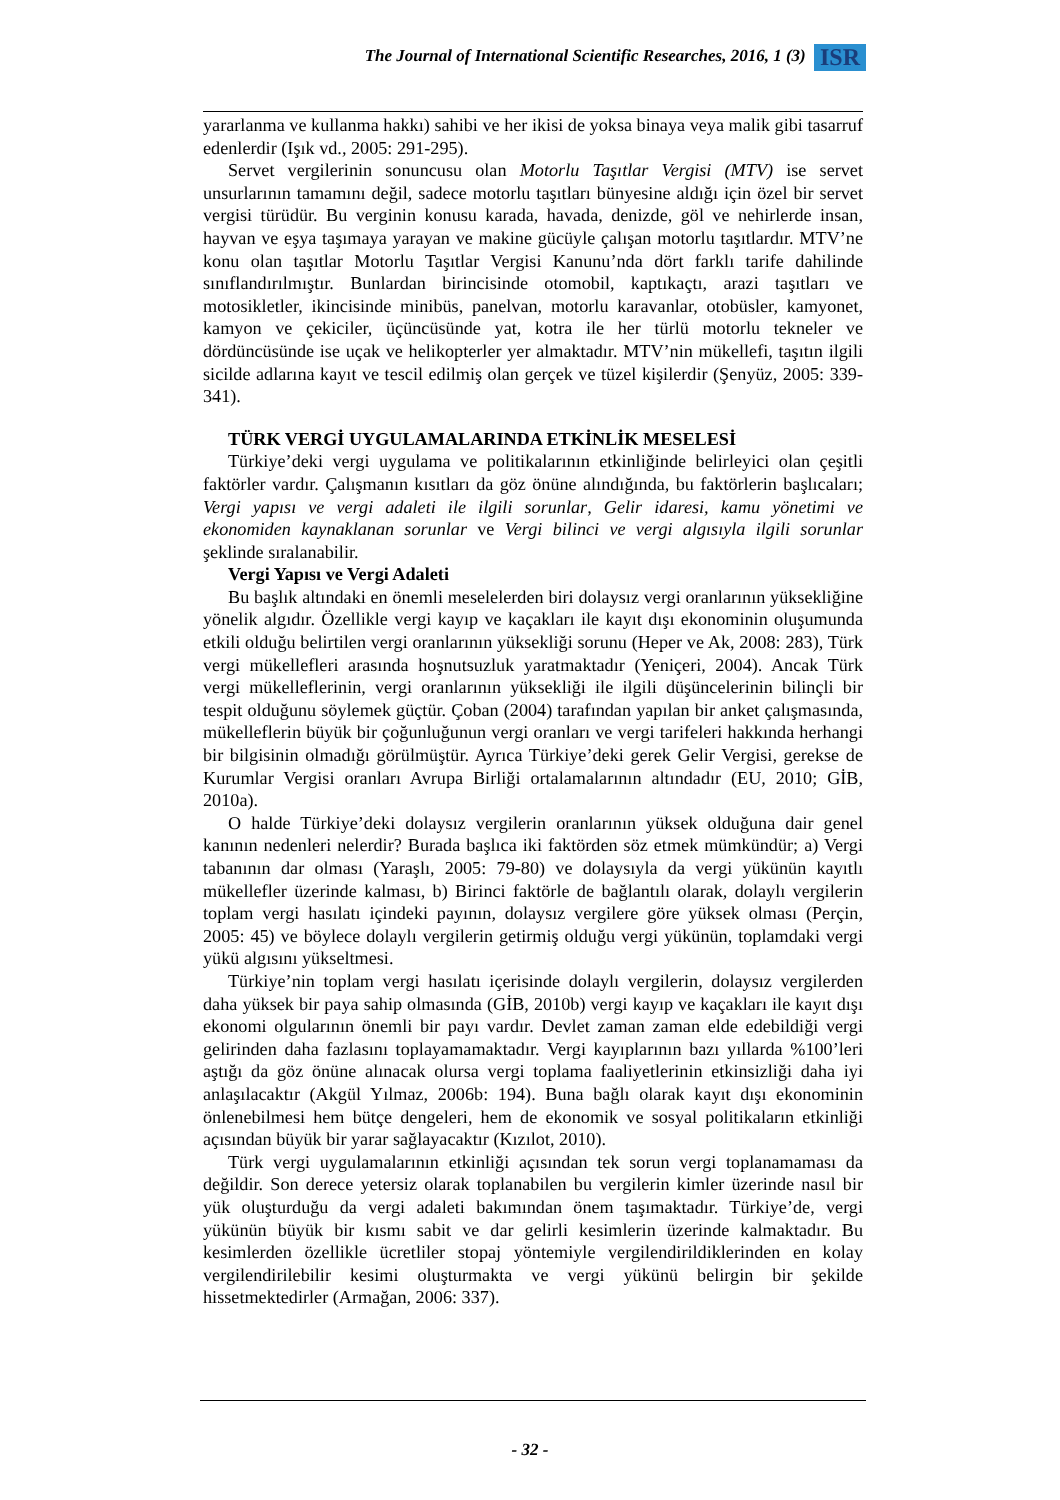The Journal of International Scientific Researches, 2016, 1 (3) ISR
yararlanma ve kullanma hakkı) sahibi ve her ikisi de yoksa binaya veya malik gibi tasarruf edenlerdir (Işık vd., 2005: 291-295).
Servet vergilerinin sonuncusu olan Motorlu Taşıtlar Vergisi (MTV) ise servet unsurlarının tamamını değil, sadece motorlu taşıtları bünyesine aldığı için özel bir servet vergisi türüdür. Bu verginin konusu karada, havada, denizde, göl ve nehirlerde insan, hayvan ve eşya taşımaya yarayan ve makine gücüyle çalışan motorlu taşıtlardır. MTV’ne konu olan taşıtlar Motorlu Taşıtlar Vergisi Kanunu’nda dört farklı tarife dahilinde sınıflandırılmıştır. Bunlardan birincisinde otomobil, kaptıkaçtı, arazi taşıtları ve motosikletler, ikincisinde minibüs, panelvan, motorlu karavanlar, otobüsler, kamyonet, kamyon ve çekiciler, üçüncüsünde yat, kotra ile her türlü motorlu tekneler ve dördüncüsünde ise uçak ve helikopterler yer almaktadır. MTV’nin mükellefi, taşıtın ilgili sicilde adlarına kayıt ve tescil edilmiş olan gerçek ve tüzel kişilerdir (Şenyüz, 2005: 339-341).
TÜRK VERGİ UYGULAMALARINDA ETKİNLİK MESELESİ
Türkiye’deki vergi uygulama ve politikalarının etkinliğinde belirleyici olan çeşitli faktörler vardır. Çalışmanın kısıtları da göz önüne alındığında, bu faktörlerin başlıcaları; Vergi yapısı ve vergi adaleti ile ilgili sorunlar, Gelir idaresi, kamu yönetimi ve ekonomiden kaynaklanan sorunlar ve Vergi bilinci ve vergi algısıyla ilgili sorunlar şeklinde sıralanabilir.
Vergi Yapısı ve Vergi Adaleti
Bu başlık altındaki en önemli meselelerden biri dolaysız vergi oranlarının yüksekliğine yönelik algıdır. Özellikle vergi kayıp ve kaçakları ile kayıt dışı ekonominin oluşumunda etkili olduğu belirtilen vergi oranlarının yüksekliği sorunu (Heper ve Ak, 2008: 283), Türk vergi mükellefleri arasında hoşnutsuzluk yaratmaktadır (Yeniçeri, 2004). Ancak Türk vergi mükelleflerinin, vergi oranlarının yüksekliği ile ilgili düşüncelerinin bilinçli bir tespit olduğunu söylemek güçtür. Çoban (2004) tarafından yapılan bir anket çalışmasında, mükelleflerin büyük bir çoğunluğunun vergi oranları ve vergi tarifeleri hakkında herhangi bir bilgisinin olmadığı görülmüştür. Ayrıca Türkiye’deki gerek Gelir Vergisi, gerekse de Kurumlar Vergisi oranları Avrupa Birliği ortalamalarının altındadır (EU, 2010; GİB, 2010a).
O halde Türkiye’deki dolaysız vergilerin oranlarının yüksek olduğuna dair genel kanının nedenleri nelerdir? Burada başlıca iki faktörden söz etmek mümkündür; a) Vergi tabanının dar olması (Yaraşlı, 2005: 79-80) ve dolaysıyla da vergi yükünün kayıtlı mükellefler üzerinde kalması, b) Birinci faktörle de bağlantılı olarak, dolaylı vergilerin toplam vergi hasılatı içindeki payının, dolaysız vergilere göre yüksek olması (Perçin, 2005: 45) ve böylece dolaylı vergilerin getirmiş olduğu vergi yükünün, toplamdaki vergi yükü algısını yükseltmesi.
Türkiye’nin toplam vergi hasılatı içerisinde dolaylı vergilerin, dolaysız vergilerden daha yüksek bir paya sahip olmasında (GİB, 2010b) vergi kayıp ve kaçakları ile kayıt dışı ekonomi olgularının önemli bir payı vardır. Devlet zaman zaman elde edebildiği vergi gelirinden daha fazlasını toplayamamaktadır. Vergi kayıplarının bazı yıllarda %100’leri aştığı da göz önüne alınacak olursa vergi toplama faaliyetlerinin etkinsizliği daha iyi anlaşılacaktır (Akgül Yılmaz, 2006b: 194). Buna bağlı olarak kayıt dışı ekonominin önlenebilmesi hem bütçe dengeleri, hem de ekonomik ve sosyal politikaların etkinliği açısından büyük bir yarar sağlayacaktır (Kızılot, 2010).
Türk vergi uygulamalarının etkinliği açısından tek sorun vergi toplanamaması da değildir. Son derece yetersiz olarak toplanabilen bu vergilerin kimler üzerinde nasıl bir yük oluşturduğu da vergi adaleti bakımından önem taşımaktadır. Türkiye’de, vergi yükünün büyük bir kısmı sabit ve dar gelirli kesimlerin üzerinde kalmaktadır. Bu kesimlerden özellikle ücretliler stopaj yöntemiyle vergilendirildiklerinden en kolay vergilendirilebilir kesimi oluşturmakta ve vergi yükünü belirgin bir şekilde hissetmektedirler (Armağan, 2006: 337).
- 32 -